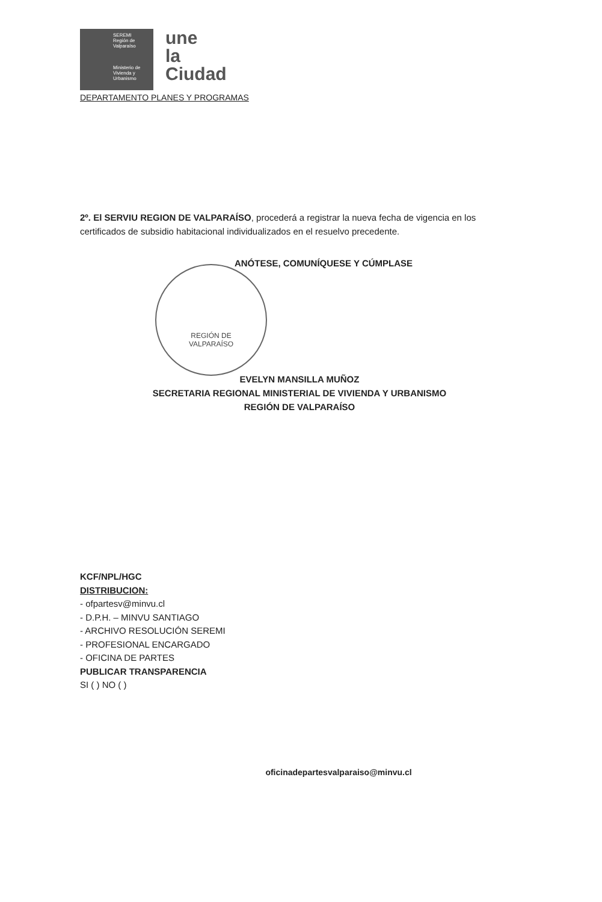SEREMI
Región de Valparaíso
Ministerio de Vivienda y Urbanismo
une
la
Ciudad
DEPARTAMENTO PLANES Y PROGRAMAS
2º. El SERVIU REGION DE VALPARAÍSO, procederá a registrar la nueva fecha de vigencia en los certificados de subsidio habitacional individualizados en el resuelvo precedente.
ANÓTESE, COMUNÍQUESE Y CÚMPLASE
REGIÓN DE
VALPARAÍSO
EVELYN MANSILLA MUÑOZ
SECRETARIA REGIONAL MINISTERIAL DE VIVIENDA Y URBANISMO
REGIÓN DE VALPARAÍSO
KCF/NPL/HGC
DISTRIBUCION:
- ofpartesv@minvu.cl
- D.P.H. – MINVU SANTIAGO
- ARCHIVO RESOLUCIÓN SEREMI
- PROFESIONAL ENCARGADO
- OFICINA DE PARTES
PUBLICAR TRANSPARENCIA
SI ( ) NO ( )
oficinadepartesvalparaiso@minvu.cl